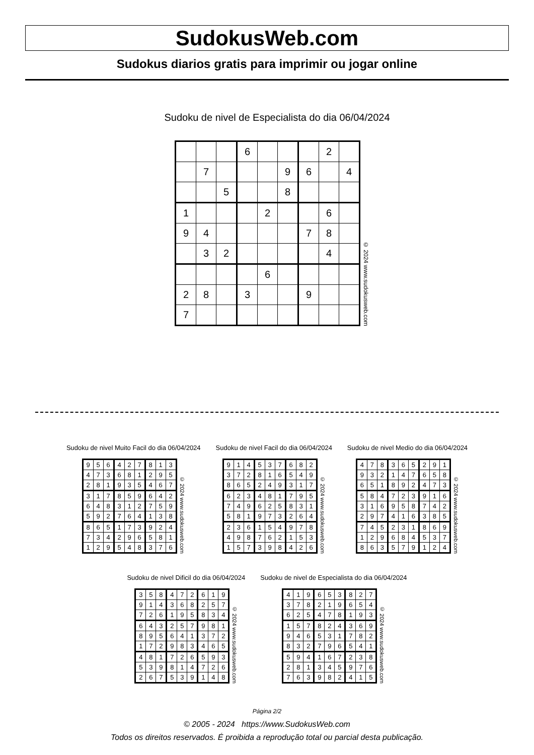SudokusWeb.com
Sudokus diarios gratis para imprimir ou jogar online
Sudoku de nivel de Especialista do dia 06/04/2024
| | | | 6 | | | | 2 | |
| | 7 | | | | 9 | 6 | | 4 |
| | | 5 | | | 8 | | | |
| 1 | | | | 2 | | | 6 | |
| 9 | 4 | | | | | 7 | 8 | |
| | 3 | 2 | | | | | 4 | |
| | | | | 6 | | | | |
| 2 | 8 | | 3 | | | 9 | | |
| 7 | | | | | | | | |
© 2024 www.sudokusweb.com
Sudoku de nivel Muito Facil do dia 06/04/2024
| 9 | 5 | 6 | 4 | 2 | 7 | 8 | 1 | 3 |
| 4 | 7 | 3 | 6 | 8 | 1 | 2 | 9 | 5 |
| 2 | 8 | 1 | 9 | 3 | 5 | 4 | 6 | 7 |
| 3 | 1 | 7 | 8 | 5 | 9 | 6 | 4 | 2 |
| 6 | 4 | 8 | 3 | 1 | 2 | 7 | 5 | 9 |
| 5 | 9 | 2 | 7 | 6 | 4 | 1 | 3 | 8 |
| 8 | 6 | 5 | 1 | 7 | 3 | 9 | 2 | 4 |
| 7 | 3 | 4 | 2 | 9 | 6 | 5 | 8 | 1 |
| 1 | 2 | 9 | 5 | 4 | 8 | 3 | 7 | 6 |
© 2024 www.sudokusweb.com
Sudoku de nivel Facil do dia 06/04/2024
| 9 | 1 | 4 | 5 | 3 | 7 | 6 | 8 | 2 |
| 3 | 7 | 2 | 8 | 1 | 6 | 5 | 4 | 9 |
| 8 | 6 | 5 | 2 | 4 | 9 | 3 | 1 | 7 |
| 6 | 2 | 3 | 4 | 8 | 1 | 7 | 9 | 5 |
| 7 | 4 | 9 | 6 | 2 | 5 | 8 | 3 | 1 |
| 5 | 8 | 1 | 9 | 7 | 3 | 2 | 6 | 4 |
| 2 | 3 | 6 | 1 | 5 | 4 | 9 | 7 | 8 |
| 4 | 9 | 8 | 7 | 6 | 2 | 1 | 5 | 3 |
| 1 | 5 | 7 | 3 | 9 | 8 | 4 | 2 | 6 |
© 2024 www.sudokusweb.com
Sudoku de nivel Medio do dia 06/04/2024
| 4 | 7 | 8 | 3 | 6 | 5 | 2 | 9 | 1 |
| 9 | 3 | 2 | 1 | 4 | 7 | 6 | 5 | 8 |
| 6 | 5 | 1 | 8 | 9 | 2 | 4 | 7 | 3 |
| 5 | 8 | 4 | 7 | 2 | 3 | 9 | 1 | 6 |
| 3 | 1 | 6 | 9 | 5 | 8 | 7 | 4 | 2 |
| 2 | 9 | 7 | 4 | 1 | 6 | 3 | 8 | 5 |
| 7 | 4 | 5 | 2 | 3 | 1 | 8 | 6 | 9 |
| 1 | 2 | 9 | 6 | 8 | 4 | 5 | 3 | 7 |
| 8 | 6 | 3 | 5 | 7 | 9 | 1 | 2 | 4 |
© 2024 www.sudokusweb.com
Sudoku de nivel Dificil do dia 06/04/2024
| 3 | 5 | 8 | 4 | 7 | 2 | 6 | 1 | 9 |
| 9 | 1 | 4 | 3 | 6 | 8 | 2 | 5 | 7 |
| 7 | 2 | 6 | 1 | 9 | 5 | 8 | 3 | 4 |
| 6 | 4 | 3 | 2 | 5 | 7 | 9 | 8 | 1 |
| 8 | 9 | 5 | 6 | 4 | 1 | 3 | 7 | 2 |
| 1 | 7 | 2 | 9 | 8 | 3 | 4 | 6 | 5 |
| 4 | 8 | 1 | 7 | 2 | 6 | 5 | 9 | 3 |
| 5 | 3 | 9 | 8 | 1 | 4 | 7 | 2 | 6 |
| 2 | 6 | 7 | 5 | 3 | 9 | 1 | 4 | 8 |
© 2024 www.sudokusweb.com
Sudoku de nivel de Especialista do dia 06/04/2024
| 4 | 1 | 9 | 6 | 5 | 3 | 8 | 2 | 7 |
| 3 | 7 | 8 | 2 | 1 | 9 | 6 | 5 | 4 |
| 6 | 2 | 5 | 4 | 7 | 8 | 1 | 9 | 3 |
| 1 | 5 | 7 | 8 | 2 | 4 | 3 | 6 | 9 |
| 9 | 4 | 6 | 5 | 3 | 1 | 7 | 8 | 2 |
| 8 | 3 | 2 | 7 | 9 | 6 | 5 | 4 | 1 |
| 5 | 9 | 4 | 1 | 6 | 7 | 2 | 3 | 8 |
| 2 | 8 | 1 | 3 | 4 | 5 | 9 | 7 | 6 |
| 7 | 6 | 3 | 9 | 8 | 2 | 4 | 1 | 5 |
© 2024 www.sudokusweb.com
Página 2/2
© 2005 - 2024 https://www.SudokusWeb.com
Todos os direitos reservados. É proibida a reprodução total ou parcial desta publicação.